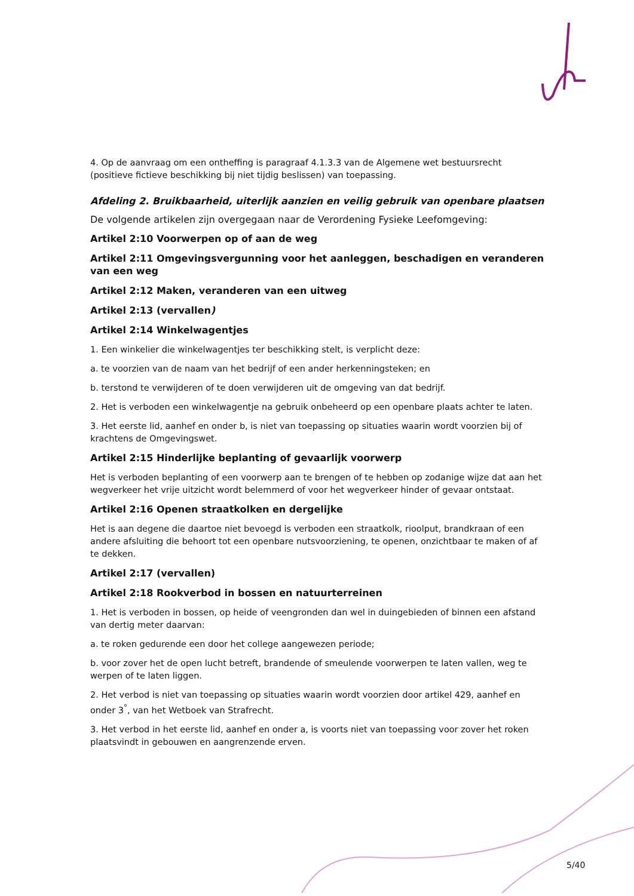4. Op de aanvraag om een ontheffing is paragraaf 4.1.3.3 van de Algemene wet bestuursrecht (positieve fictieve beschikking bij niet tijdig beslissen) van toepassing.
Afdeling 2. Bruikbaarheid, uiterlijk aanzien en veilig gebruik van openbare plaatsen
De volgende artikelen zijn overgegaan naar de Verordening Fysieke Leefomgeving:
Artikel 2:10 Voorwerpen op of aan de weg
Artikel 2:11 Omgevingsvergunning voor het aanleggen, beschadigen en veranderen van een weg
Artikel 2:12 Maken, veranderen van een uitweg
Artikel 2:13 (vervallen)
Artikel 2:14 Winkelwagentjes
1. Een winkelier die winkelwagentjes ter beschikking stelt, is verplicht deze:
a. te voorzien van de naam van het bedrijf of een ander herkenningsteken; en
b. terstond te verwijderen of te doen verwijderen uit de omgeving van dat bedrijf.
2. Het is verboden een winkelwagentje na gebruik onbeheerd op een openbare plaats achter te laten.
3. Het eerste lid, aanhef en onder b, is niet van toepassing op situaties waarin wordt voorzien bij of krachtens de Omgevingswet.
Artikel 2:15 Hinderlijke beplanting of gevaarlijk voorwerp
Het is verboden beplanting of een voorwerp aan te brengen of te hebben op zodanige wijze dat aan het wegverkeer het vrije uitzicht wordt belemmerd of voor het wegverkeer hinder of gevaar ontstaat.
Artikel 2:16 Openen straatkolken en dergelijke
Het is aan degene die daartoe niet bevoegd is verboden een straatkolk, rioolput, brandkraan of een andere afsluiting die behoort tot een openbare nutsvoorziening, te openen, onzichtbaar te maken of af te dekken.
Artikel 2:17 (vervallen)
Artikel 2:18 Rookverbod in bossen en natuurterreinen
1. Het is verboden in bossen, op heide of veengronden dan wel in duingebieden of binnen een afstand van dertig meter daarvan:
a. te roken gedurende een door het college aangewezen periode;
b. voor zover het de open lucht betreft, brandende of smeulende voorwerpen te laten vallen, weg te werpen of te laten liggen.
2. Het verbod is niet van toepassing op situaties waarin wordt voorzien door artikel 429, aanhef en onder 3<sup>°</sup>, van het Wetboek van Strafrecht.
3. Het verbod in het eerste lid, aanhef en onder a, is voorts niet van toepassing voor zover het roken plaatsvindt in gebouwen en aangrenzende erven.
5/40